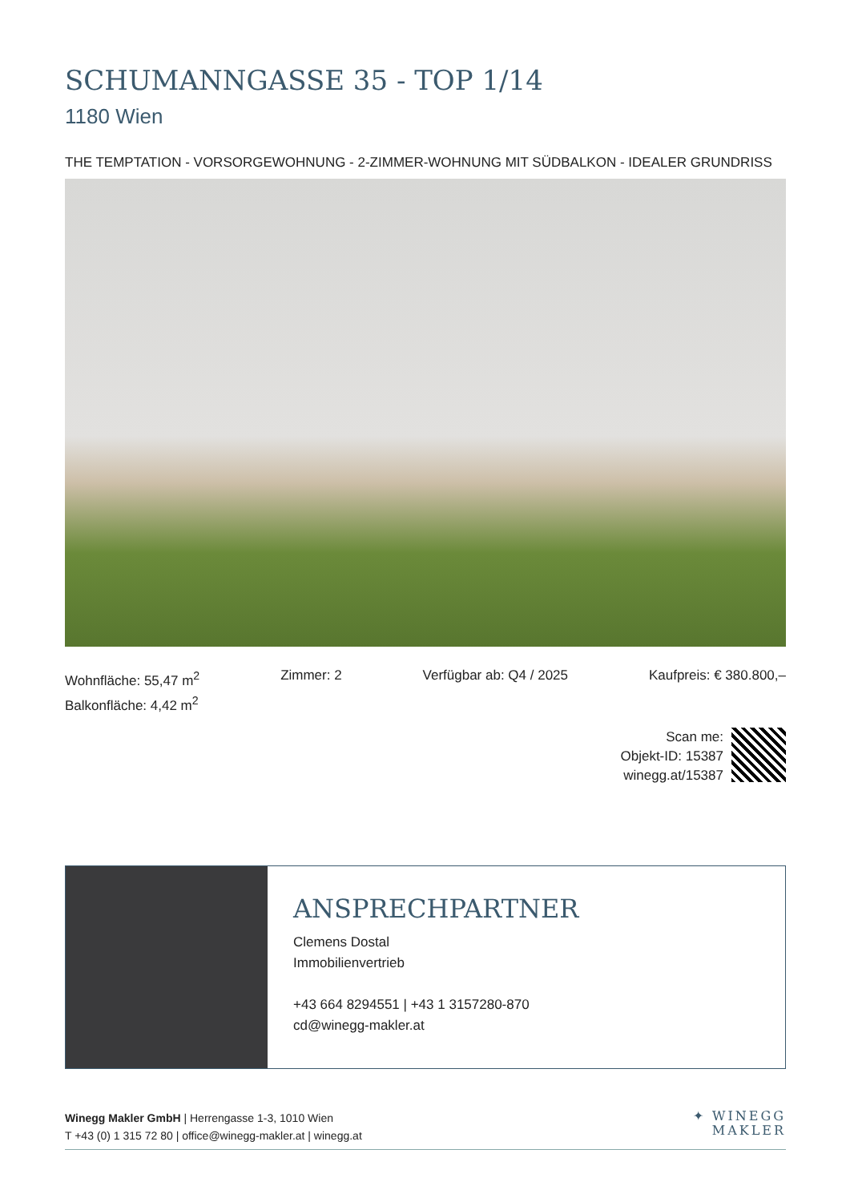SCHUMANNGASSE 35 - TOP 1/14
1180 Wien
THE TEMPTATION - VORSORGEWOHNUNG - 2-ZIMMER-WOHNUNG MIT SÜDBALKON - IDEALER GRUNDRISS
Wohnfläche: 55,47 m<sup>2</sup>
Balkonfläche: 4,42 m<sup>2</sup>
Zimmer: 2 Verfügbar ab: Q4 / 2025 Kaufpreis: € 380.800,–
Scan me:
Objekt-ID: 15387
winegg.at/15387
ANSPRECHPARTNER
Clemens Dostal
Immobilienvertrieb
+43 664 8294551 | +43 1 3157280-870
cd@winegg-makler.at
Winegg Makler GmbH | Herrengasse 1-3, 1010 Wien
T +43 (0) 1 315 72 80 | office@winegg-makler.at | winegg.at
✦ WINEGG
MAKLER